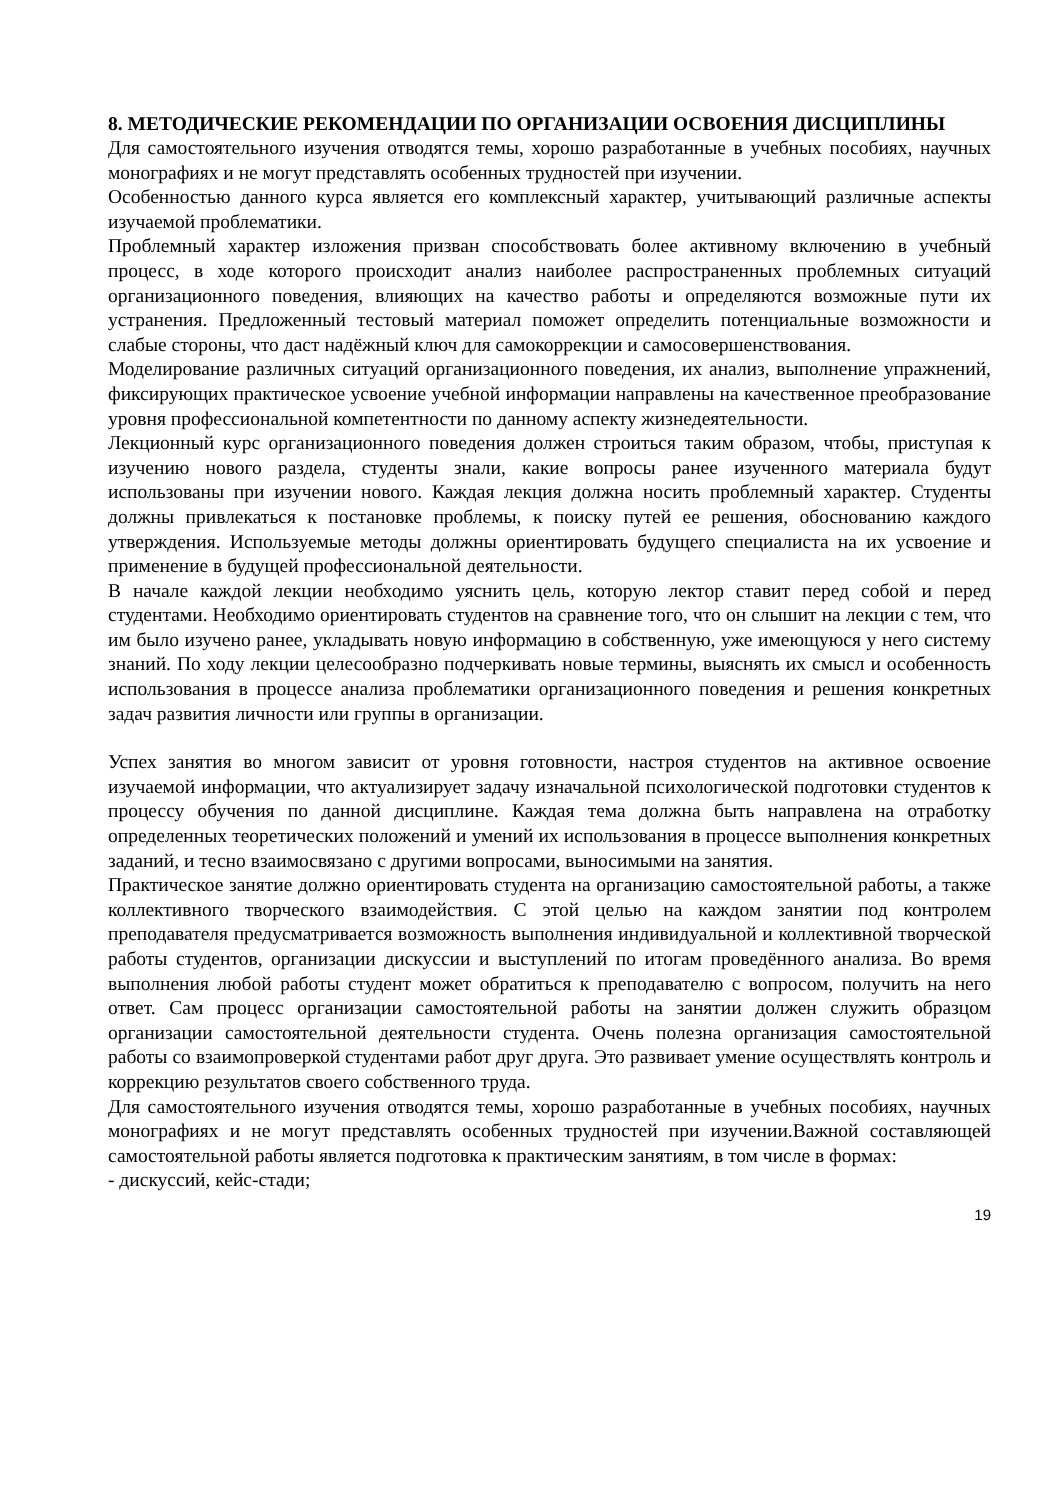8. МЕТОДИЧЕСКИЕ РЕКОМЕНДАЦИИ ПО ОРГАНИЗАЦИИ ОСВОЕНИЯ ДИСЦИПЛИНЫ
Для самостоятельного изучения отводятся темы, хорошо разработанные в учебных пособиях, научных монографиях и не могут представлять особенных трудностей при изучении.
Особенностью данного курса является его комплексный характер, учитывающий различные аспекты изучаемой проблематики.
Проблемный характер изложения призван способствовать более активному включению в учебный процесс, в ходе которого происходит анализ наиболее распространенных проблемных ситуаций организационного поведения, влияющих на качество работы и определяются возможные пути их устранения. Предложенный тестовый материал поможет определить потенциальные возможности и слабые стороны, что даст надёжный ключ для самокоррекции и самосовершенствования.
Моделирование различных ситуаций организационного поведения, их анализ, выполнение упражнений, фиксирующих практическое усвоение учебной информации направлены на качественное преобразование уровня профессиональной компетентности по данному аспекту жизнедеятельности.
Лекционный курс организационного поведения должен строиться таким образом, чтобы, приступая к изучению нового раздела, студенты знали, какие вопросы ранее изученного материала будут использованы при изучении нового. Каждая лекция должна носить проблемный характер. Студенты должны привлекаться к постановке проблемы, к поиску путей ее решения, обоснованию каждого утверждения. Используемые методы должны ориентировать будущего специалиста на их усвоение и применение в будущей профессиональной деятельности.
В начале каждой лекции необходимо уяснить цель, которую лектор ставит перед собой и перед студентами. Необходимо ориентировать студентов на сравнение того, что он слышит на лекции с тем, что им было изучено ранее, укладывать новую информацию в собственную, уже имеющуюся у него систему знаний. По ходу лекции целесообразно подчеркивать новые термины, выяснять их смысл и особенность использования в процессе анализа проблематики организационного поведения и решения конкретных задач развития личности или группы в организации.
Успех занятия во многом зависит от уровня готовности, настроя студентов на активное освоение изучаемой информации, что актуализирует задачу изначальной психологической подготовки студентов к процессу обучения по данной дисциплине. Каждая тема должна быть направлена на отработку определенных теоретических положений и умений их использования в процессе выполнения конкретных заданий, и тесно взаимосвязано с другими вопросами, выносимыми на занятия.
Практическое занятие должно ориентировать студента на организацию самостоятельной работы, а также коллективного творческого взаимодействия. С этой целью на каждом занятии под контролем преподавателя предусматривается возможность выполнения индивидуальной и коллективной творческой работы студентов, организации дискуссии и выступлений по итогам проведённого анализа. Во время выполнения любой работы студент может обратиться к преподавателю с вопросом, получить на него ответ. Сам процесс организации самостоятельной работы на занятии должен служить образцом организации самостоятельной деятельности студента. Очень полезна организация самостоятельной работы со взаимопроверкой студентами работ друг друга. Это развивает умение осуществлять контроль и коррекцию результатов своего собственного труда.
Для самостоятельного изучения отводятся темы, хорошо разработанные в учебных пособиях, научных монографиях и не могут представлять особенных трудностей при изучении.Важной составляющей самостоятельной работы является подготовка к практическим занятиям, в том числе в формах:
- дискуссий, кейс-стади;
19